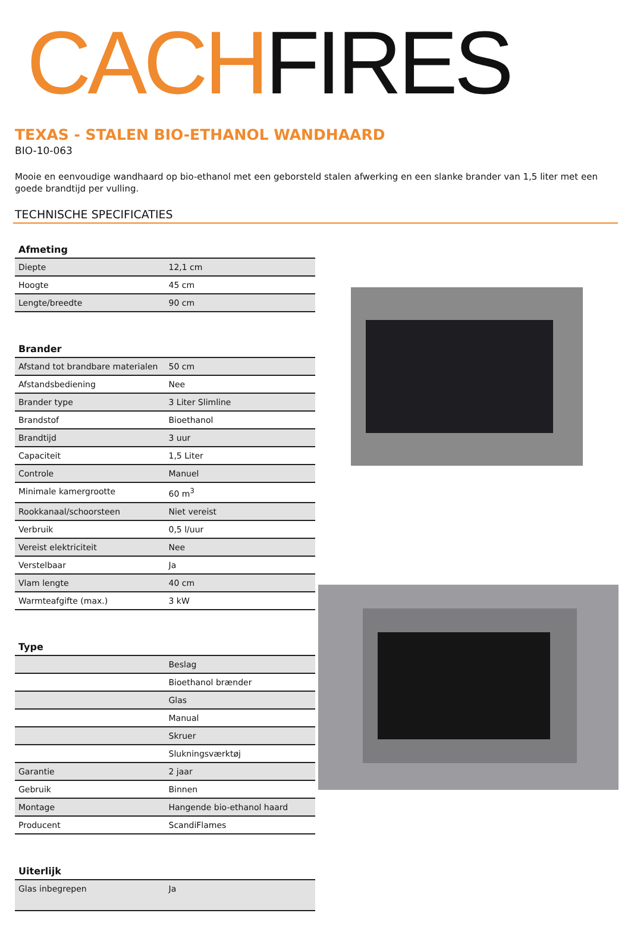CACHFIRES
TEXAS - STALEN BIO-ETHANOL WANDHAARD
BIO-10-063
Mooie en eenvoudige wandhaard op bio-ethanol met een geborsteld stalen afwerking en een slanke brander van 1,5 liter met een goede brandtijd per vulling.
TECHNISCHE SPECIFICATIES
| Afmeting | |
| --- | --- |
| Diepte | 12,1 cm |
| Hoogte | 45 cm |
| Lengte/breedte | 90 cm |
| Brander | |
| --- | --- |
| Afstand tot brandbare materialen | 50 cm |
| Afstandsbediening | Nee |
| Brander type | 3 Liter Slimline |
| Brandstof | Bioethanol |
| Brandtijd | 3 uur |
| Capaciteit | 1,5 Liter |
| Controle | Manuel |
| Minimale kamergrootte | 60 m<sup>3</sup> |
| Rookkanaal/schoorsteen | Niet vereist |
| Verbruik | 0,5 l/uur |
| Vereist elektriciteit | Nee |
| Verstelbaar | Ja |
| Vlam lengte | 40 cm |
| Warmteafgifte (max.) | 3 kW |
| Type | |
| --- | --- |
| | Beslag |
| | Bioethanol brænder |
| | Glas |
| | Manual |
| | Skruer |
| | Slukningsværktøj |
| Garantie | 2 jaar |
| Gebruik | Binnen |
| Montage | Hangende bio-ethanol haard |
| Producent | ScandiFlames |
| Uiterlijk | |
| --- | --- |
| Glas inbegrepen | Ja |